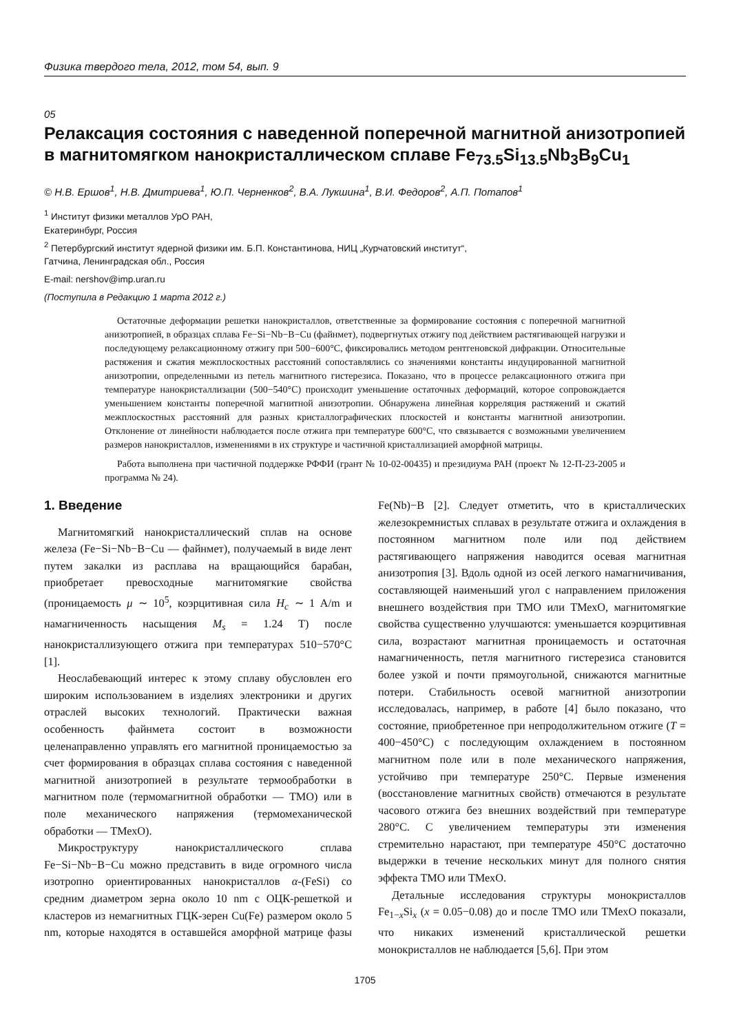Физика твердого тела, 2012, том 54, вып. 9
05
Релаксация состояния с наведенной поперечной магнитной анизотропией в магнитомягком нанокристаллическом сплаве Fe<sub>73.5</sub>Si<sub>13.5</sub>Nb<sub>3</sub>B<sub>9</sub>Cu<sub>1</sub>
© Н.В. Ершов<sup>1</sup>, Н.В. Дмитриева<sup>1</sup>, Ю.П. Черненков<sup>2</sup>, В.А. Лукшина<sup>1</sup>, В.И. Федоров<sup>2</sup>, А.П. Потапов<sup>1</sup>
<sup>1</sup> Институт физики металлов УрО РАН,
Екатеринбург, Россия
<sup>2</sup> Петербургский институт ядерной физики им. Б.П. Константинова, НИЦ „Курчатовский институт“,
Гатчина, Ленинградская обл., Россия
E-mail: nershov@imp.uran.ru
(Поступила в Редакцию 1 марта 2012 г.)
Остаточные деформации решетки нанокристаллов, ответственные за формирование состояния с поперечной магнитной анизотропией, в образцах сплава Fe−Si−Nb−B−Cu (файнмет), подвергнутых отжигу под действием растягивающей нагрузки и последующему релаксационному отжигу при 500−600°C, фиксировались методом рентгеновской дифракции. Относительные растяжения и сжатия межплоскостных расстояний сопоставлялись со значениями константы индуцированной магнитной анизотропии, определенными из петель магнитного гистерезиса. Показано, что в процессе релаксационного отжига при температуре нанокристаллизации (500−540°C) происходит уменьшение остаточных деформаций, которое сопровождается уменьшением константы поперечной магнитной анизотропии. Обнаружена линейная корреляция растяжений и сжатий межплоскостных расстояний для разных кристаллографических плоскостей и константы магнитной анизотропии. Отклонение от линейности наблюдается после отжига при температуре 600°C, что связывается с возможными увеличением размеров нанокристаллов, изменениями в их структуре и частичной кристаллизацией аморфной матрицы.
Работа выполнена при частичной поддержке РФФИ (грант № 10-02-00435) и президиума РАН (проект № 12-П-23-2005 и программа № 24).
1. Введение
Магнитомягкий нанокристаллический сплав на основе железа (Fe−Si−Nb−B−Cu — файнмет), получаемый в виде лент путем закалки из расплава на вращающийся барабан, приобретает превосходные магнитомягкие свойства (проницаемость μ ∼ 10<sup>5</sup>, коэрцитивная сила H<sub>c</sub> ∼ 1 A/m и намагниченность насыщения M<sub>s</sub> = 1.24 T) после нанокристаллизующего отжига при температурах 510−570°C [1].
Неослабевающий интерес к этому сплаву обусловлен его широким использованием в изделиях электроники и других отраслей высоких технологий. Практически важная особенность файнмета состоит в возможности целенаправленно управлять его магнитной проницаемостью за счет формирования в образцах сплава состояния с наведенной магнитной анизотропией в результате термообработки в магнитном поле (термомагнитной обработки — ТМО) или в поле механического напряжения (термомеханической обработки — ТМехО).
Микроструктуру нанокристаллического сплава Fe−Si−Nb−B−Cu можно представить в виде огромного числа изотропно ориентированных нанокристаллов α-(FeSi) со средним диаметром зерна около 10 nm с ОЦК-решеткой и кластеров из немагнитных ГЦК-зерен Cu(Fe) размером около 5 nm, которые находятся в оставшейся аморфной матрице фазы Fe(Nb)−B [2]. Следует отметить, что в кристаллических железокремнистых сплавах в результате отжига и охлаждения в постоянном магнитном поле или под действием растягивающего напряжения наводится осевая магнитная анизотропия [3]. Вдоль одной из осей легкого намагничивания, составляющей наименьший угол с направлением приложения внешнего воздействия при ТМО или ТМехО, магнитомягкие свойства существенно улучшаются: уменьшается коэрцитивная сила, возрастают магнитная проницаемость и остаточная намагниченность, петля магнитного гистерезиса становится более узкой и почти прямоугольной, снижаются магнитные потери. Стабильность осевой магнитной анизотропии исследовалась, например, в работе [4] было показано, что состояние, приобретенное при непродолжительном отжиге (T = 400−450°C) с последующим охлаждением в постоянном магнитном поле или в поле механического напряжения, устойчиво при температуре 250°C. Первые изменения (восстановление магнитных свойств) отмечаются в результате часового отжига без внешних воздействий при температуре 280°C. С увеличением температуры эти изменения стремительно нарастают, при температуре 450°C достаточно выдержки в течение нескольких минут для полного снятия эффекта ТМО или ТМехО.
Детальные исследования структуры монокристаллов Fe<sub>1−x</sub>Si<sub>x</sub> (x = 0.05−0.08) до и после ТМО или ТМехО показали, что никаких изменений кристаллической решетки монокристаллов не наблюдается [5,6]. При этом
1705